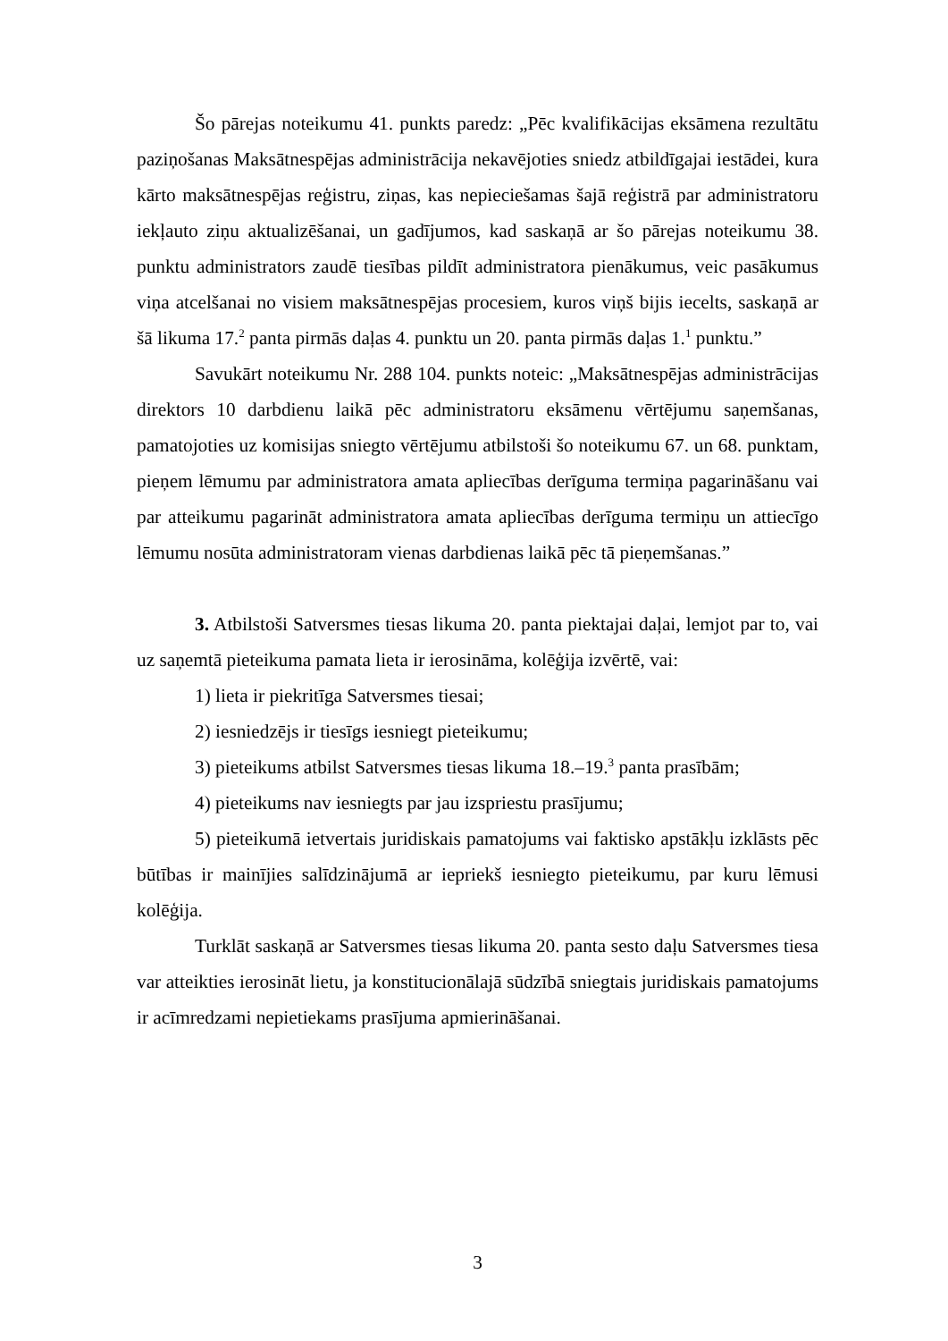Šo pārejas noteikumu 41. punkts paredz: „Pēc kvalifikācijas eksāmena rezultātu paziņošanas Maksātnespējas administrācija nekavējoties sniedz atbildīgajai iestādei, kura kārto maksātnespējas reģistru, ziņas, kas nepieciešamas šajā reģistrā par administratoru iekļauto ziņu aktualizēšanai, un gadījumos, kad saskaņā ar šo pārejas noteikumu 38. punktu administrators zaudē tiesības pildīt administratora pienākumus, veic pasākumus viņa atcelšanai no visiem maksātnespējas procesiem, kuros viņš bijis iecelts, saskaņā ar šā likuma 17.<sup>2</sup> panta pirmās daļas 4. punktu un 20. panta pirmās daļas 1.<sup>1</sup> punktu.”
Savukārt noteikumu Nr. 288 104. punkts noteic: „Maksātnespējas administrācijas direktors 10 darbdienu laikā pēc administratoru eksāmenu vērtējumu saņemšanas, pamatojoties uz komisijas sniegto vērtējumu atbilstoši šo noteikumu 67. un 68. punktam, pieņem lēmumu par administratora amata apliecības derīguma termiņa pagarināšanu vai par atteikumu pagarināt administratora amata apliecības derīguma termiņu un attiecīgo lēmumu nosūta administratoram vienas darbdienas laikā pēc tā pieņemšanas.”
3. Atbilstoši Satversmes tiesas likuma 20. panta piektajai daļai, lemjot par to, vai uz saņemtā pieteikuma pamata lieta ir ierosināma, kolēģija izvērtē, vai:
1) lieta ir piekritīga Satversmes tiesai;
2) iesniedzējs ir tiesīgs iesniegt pieteikumu;
3) pieteikums atbilst Satversmes tiesas likuma 18.–19.<sup>3</sup> panta prasībām;
4) pieteikums nav iesniegts par jau izspriestu prasījumu;
5) pieteikumā ietvertais juridiskais pamatojums vai faktisko apstākļu izklāsts pēc būtības ir mainījies salīdzinājumā ar iepriekš iesniegto pieteikumu, par kuru lēmusi kolēģija.
Turklāt saskaņā ar Satversmes tiesas likuma 20. panta sesto daļu Satversmes tiesa var atteikties ierosināt lietu, ja konstitucionālajā sūdzībā sniegtais juridiskais pamatojums ir acīmredzami nepietiekams prasījuma apmierināšanai.
3